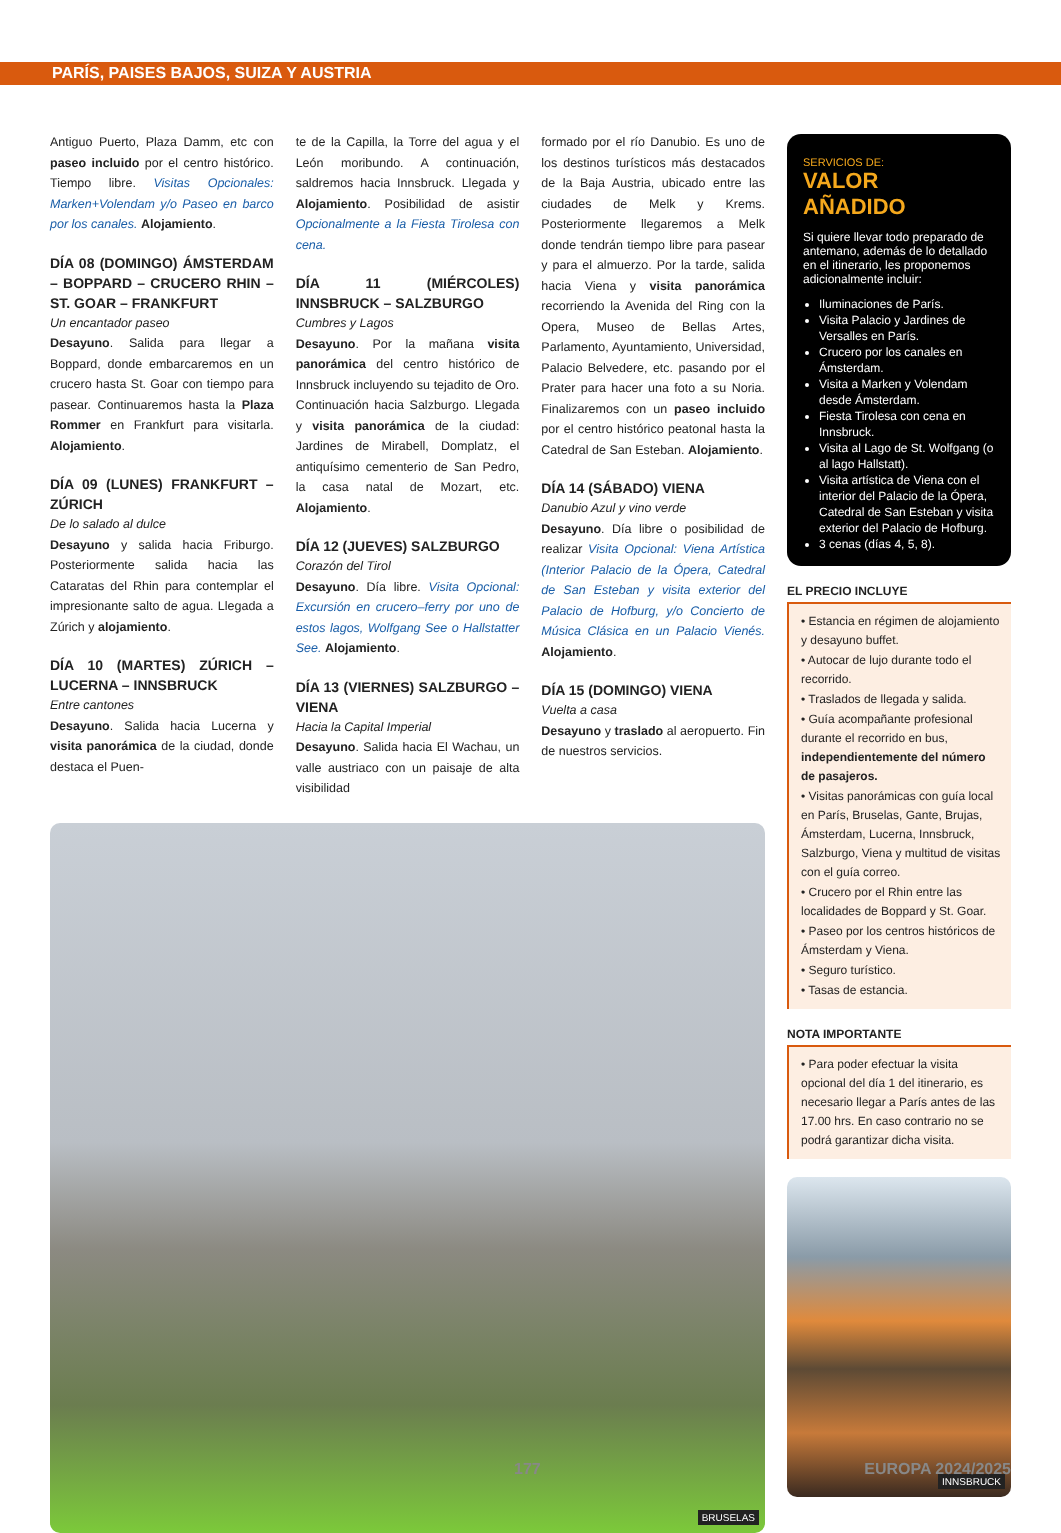PARÍS, PAISES BAJOS, SUIZA Y AUSTRIA
Antiguo Puerto, Plaza Damm, etc con paseo incluido por el centro histórico. Tiempo libre. Visitas Opcionales: Marken+Volendam y/o Paseo en barco por los canales. Alojamiento.
DÍA 08 (DOMINGO) ÁMSTERDAM – BOPPARD – CRUCERO RHIN – ST. GOAR – FRANKFURT
Un encantador paseo
Desayuno. Salida para llegar a Boppard, donde embarcaremos en un crucero hasta St. Goar con tiempo para pasear. Continuaremos hasta la Plaza Rommer en Frankfurt para visitarla. Alojamiento.
DÍA 09 (LUNES) FRANKFURT – ZÚRICH
De lo salado al dulce
Desayuno y salida hacia Friburgo. Posteriormente salida hacia las Cataratas del Rhin para contemplar el impresionante salto de agua. Llegada a Zúrich y alojamiento.
DÍA 10 (MARTES) ZÚRICH – LUCERNA – INNSBRUCK
Entre cantones
Desayuno. Salida hacia Lucerna y visita panorámica de la ciudad, donde destaca el Puen-
te de la Capilla, la Torre del agua y el León moribundo. A continuación, saldremos hacia Innsbruck. Llegada y Alojamiento. Posibilidad de asistir Opcionalmente a la Fiesta Tirolesa con cena.
DÍA 11 (MIÉRCOLES) INNSBRUCK – SALZBURGO
Cumbres y Lagos
Desayuno. Por la mañana visita panorámica del centro histórico de Innsbruck incluyendo su tejadito de Oro. Continuación hacia Salzburgo. Llegada y visita panorámica de la ciudad: Jardines de Mirabell, Domplatz, el antiquísimo cementerio de San Pedro, la casa natal de Mozart, etc. Alojamiento.
DÍA 12 (JUEVES) SALZBURGO
Corazón del Tirol
Desayuno. Día libre. Visita Opcional: Excursión en crucero–ferry por uno de estos lagos, Wolfgang See o Hallstatter See. Alojamiento.
DÍA 13 (VIERNES) SALZBURGO – VIENA
Hacia la Capital Imperial
Desayuno. Salida hacia El Wachau, un valle austriaco con un paisaje de alta visibilidad
formado por el río Danubio. Es uno de los destinos turísticos más destacados de la Baja Austria, ubicado entre las ciudades de Melk y Krems. Posteriormente llegaremos a Melk donde tendrán tiempo libre para pasear y para el almuerzo. Por la tarde, salida hacia Viena y visita panorámica recorriendo la Avenida del Ring con la Opera, Museo de Bellas Artes, Parlamento, Ayuntamiento, Universidad, Palacio Belvedere, etc. pasando por el Prater para hacer una foto a su Noria. Finalizaremos con un paseo incluido por el centro histórico peatonal hasta la Catedral de San Esteban. Alojamiento.
DÍA 14 (SÁBADO) VIENA
Danubio Azul y vino verde
Desayuno. Día libre o posibilidad de realizar Visita Opcional: Viena Artística (Interior Palacio de la Ópera, Catedral de San Esteban y visita exterior del Palacio de Hofburg, y/o Concierto de Música Clásica en un Palacio Vienés. Alojamiento.
DÍA 15 (DOMINGO) VIENA
Vuelta a casa
Desayuno y traslado al aeropuerto. Fin de nuestros servicios.
BRUSELAS
SERVICIOS DE:
VALOR
AÑADIDO
Si quiere llevar todo preparado de antemano, además de lo detallado en el itinerario, les proponemos adicionalmente incluir:
Iluminaciones de París.
Visita Palacio y Jardines de Versalles en París.
Crucero por los canales en Ámsterdam.
Visita a Marken y Volendam desde Ámsterdam.
Fiesta Tirolesa con cena en Innsbruck.
Visita al Lago de St. Wolfgang (o al lago Hallstatt).
Visita artística de Viena con el interior del Palacio de la Ópera, Catedral de San Esteban y visita exterior del Palacio de Hofburg.
3 cenas (días 4, 5, 8).
EL PRECIO INCLUYE
• Estancia en régimen de alojamiento y desayuno buffet.
• Autocar de lujo durante todo el recorrido.
• Traslados de llegada y salida.
• Guía acompañante profesional durante el recorrido en bus, independientemente del número de pasajeros.
• Visitas panorámicas con guía local en París, Bruselas, Gante, Brujas, Ámsterdam, Lucerna, Innsbruck, Salzburgo, Viena y multitud de visitas con el guía correo.
• Crucero por el Rhin entre las localidades de Boppard y St. Goar.
• Paseo por los centros históricos de Ámsterdam y Viena.
• Seguro turístico.
• Tasas de estancia.
NOTA IMPORTANTE
• Para poder efectuar la visita opcional del día 1 del itinerario, es necesario llegar a París antes de las 17.00 hrs. En caso contrario no se podrá garantizar dicha visita.
INNSBRUCK
177 EUROPA 2024/2025